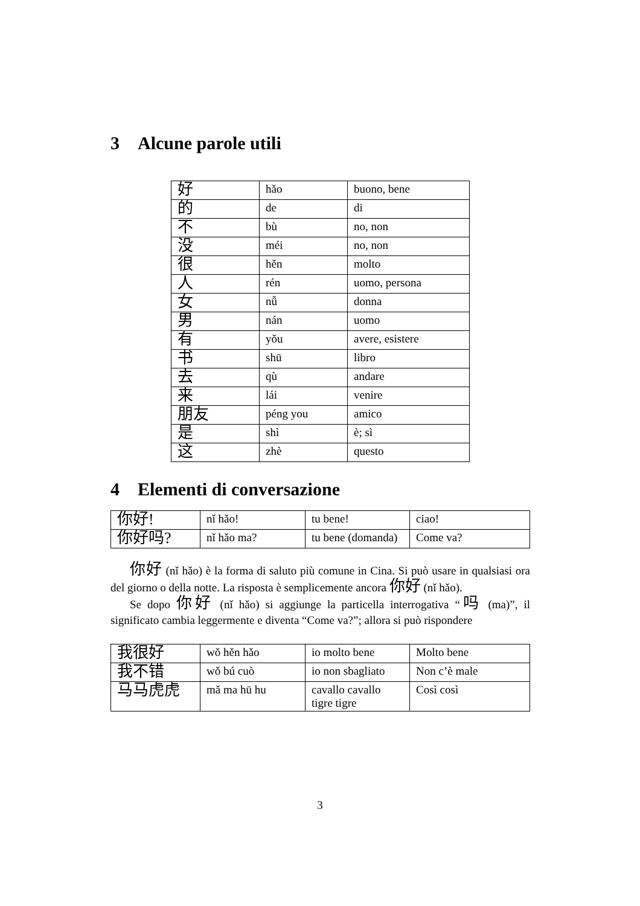3 Alcune parole utili
| 好 | hǎo | buono, bene |
| 的 | de | di |
| 不 | bù | no, non |
| 没 | méi | no, non |
| 很 | hěn | molto |
| 人 | rén | uomo, persona |
| 女 | nǚ | donna |
| 男 | nán | uomo |
| 有 | yǒu | avere, esistere |
| 书 | shū | libro |
| 去 | qù | andare |
| 来 | lái | venire |
| 朋友 | péng you | amico |
| 是 | shì | è; sì |
| 这 | zhè | questo |
4 Elementi di conversazione
| 你好! | nǐ hǎo! | tu bene! | ciao! |
| 你好吗? | nǐ hǎo ma? | tu bene (domanda) | Come va? |
你好 (nǐ hǎo) è la forma di saluto più comune in Cina. Si può usare in qualsiasi ora del giorno o della notte. La risposta è semplicemente ancora 你好 (nǐ hǎo).
Se dopo 你好 (nǐ hǎo) si aggiunge la particella interrogativa “吗 (ma)”, il significato cambia leggermente e diventa “Come va?”; allora si può rispondere
| 我很好 | wǒ hěn hǎo | io molto bene | Molto bene |
| 我不错 | wǒ bú cuò | io non sbagliato | Non c’è male |
| 马马虎虎 | mǎ ma hū hu | cavallo cavallo tigre tigre | Così così |
3